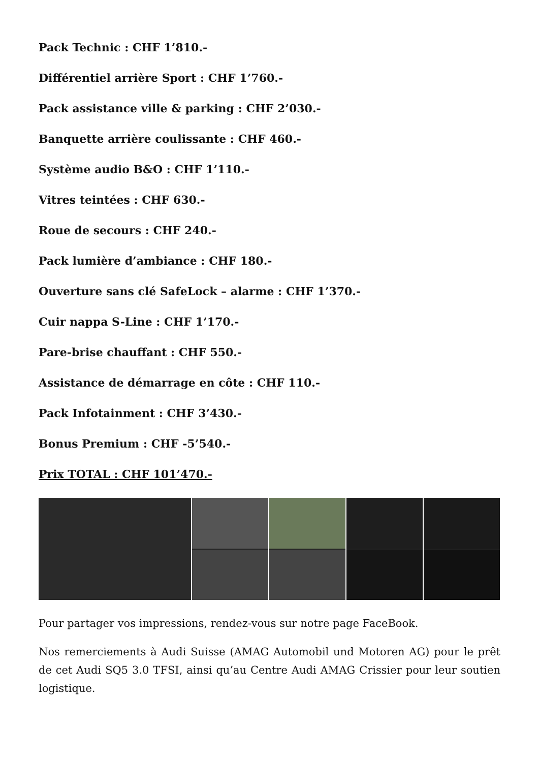Pack Technic : CHF 1’810.-
Différentiel arrière Sport : CHF 1’760.-
Pack assistance ville & parking : CHF 2’030.-
Banquette arrière coulissante : CHF 460.-
Système audio B&O : CHF 1’110.-
Vitres teintées : CHF 630.-
Roue de secours : CHF 240.-
Pack lumière d’ambiance : CHF 180.-
Ouverture sans clé SafeLock – alarme : CHF 1’370.-
Cuir nappa S-Line : CHF 1’170.-
Pare-brise chauffant : CHF 550.-
Assistance de démarrage en côte : CHF 110.-
Pack Infotainment : CHF 3’430.-
Bonus Premium : CHF -5’540.-
Prix TOTAL : CHF 101’470.-
Pour partager vos impressions, rendez-vous sur notre page FaceBook.
Nos remerciements à Audi Suisse (AMAG Automobil und Motoren AG) pour le prêt de cet Audi SQ5 3.0 TFSI, ainsi qu’au Centre Audi AMAG Crissier pour leur soutien logistique.